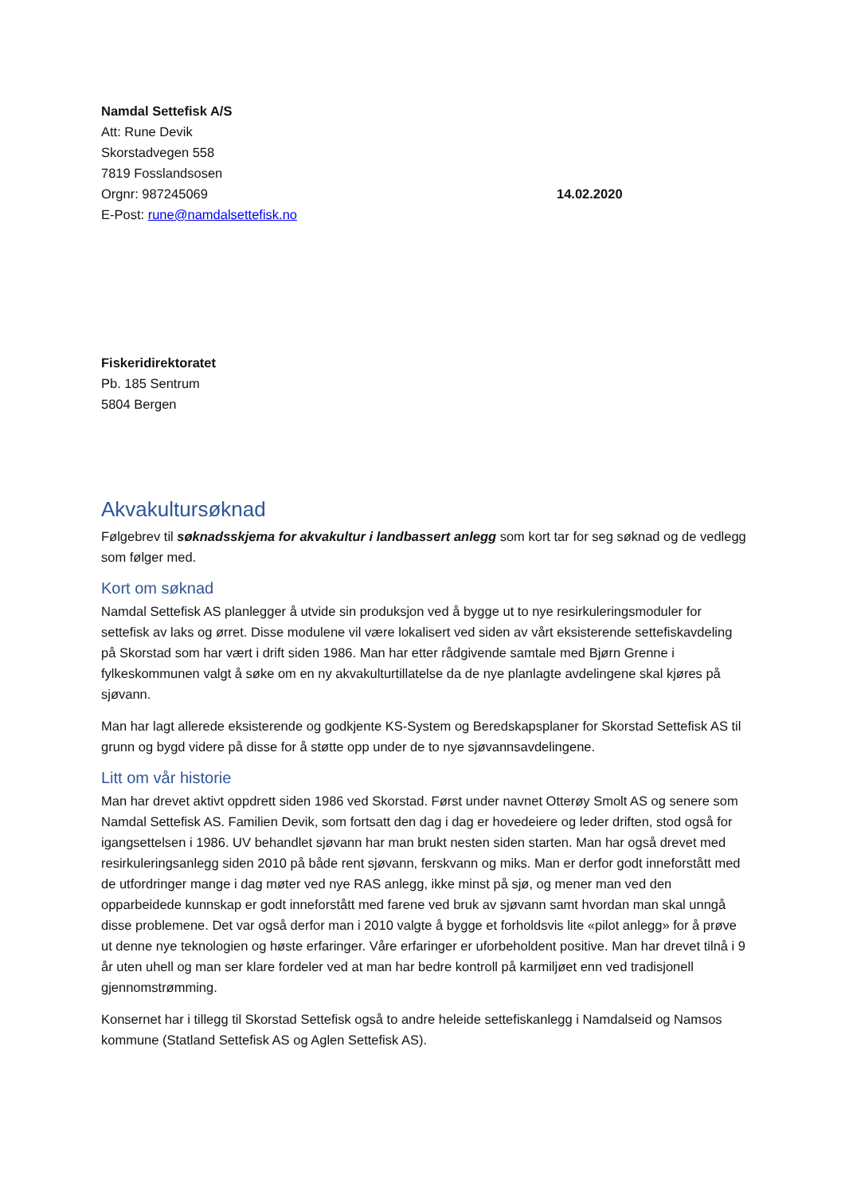Namdal Settefisk A/S
Att: Rune Devik
Skorstadvegen 558
7819 Fosslandsosen
Orgnr: 987245069 14.02.2020
E-Post: rune@namdalsettefisk.no
Fiskeridirektoratet
Pb. 185 Sentrum
5804 Bergen
Akvakultursøknad
Følgebrev til søknadsskjema for akvakultur i landbassert anlegg som kort tar for seg søknad og de vedlegg som følger med.
Kort om søknad
Namdal Settefisk AS planlegger å utvide sin produksjon ved å bygge ut to nye resirkuleringsmoduler for settefisk av laks og ørret. Disse modulene vil være lokalisert ved siden av vårt eksisterende settefiskavdeling på Skorstad som har vært i drift siden 1986. Man har etter rådgivende samtale med Bjørn Grenne i fylkeskommunen valgt å søke om en ny akvakulturtillatelse da de nye planlagte avdelingene skal kjøres på sjøvann.
Man har lagt allerede eksisterende og godkjente KS-System og Beredskapsplaner for Skorstad Settefisk AS til grunn og bygd videre på disse for å støtte opp under de to nye sjøvannsavdelingene.
Litt om vår historie
Man har drevet aktivt oppdrett siden 1986 ved Skorstad. Først under navnet Otterøy Smolt AS og senere som Namdal Settefisk AS. Familien Devik, som fortsatt den dag i dag er hovedeiere og leder driften, stod også for igangsettelsen i 1986. UV behandlet sjøvann har man brukt nesten siden starten. Man har også drevet med resirkuleringsanlegg siden 2010 på både rent sjøvann, ferskvann og miks. Man er derfor godt inneforstått med de utfordringer mange i dag møter ved nye RAS anlegg, ikke minst på sjø, og mener man ved den opparbeidede kunnskap er godt inneforstått med farene ved bruk av sjøvann samt hvordan man skal unngå disse problemene. Det var også derfor man i 2010 valgte å bygge et forholdsvis lite «pilot anlegg» for å prøve ut denne nye teknologien og høste erfaringer. Våre erfaringer er uforbeholdent positive. Man har drevet tilnå i 9 år uten uhell og man ser klare fordeler ved at man har bedre kontroll på karmiljøet enn ved tradisjonell gjennomstrømming.
Konsernet har i tillegg til Skorstad Settefisk også to andre heleide settefiskanlegg i Namdalseid og Namsos kommune (Statland Settefisk AS og Aglen Settefisk AS).